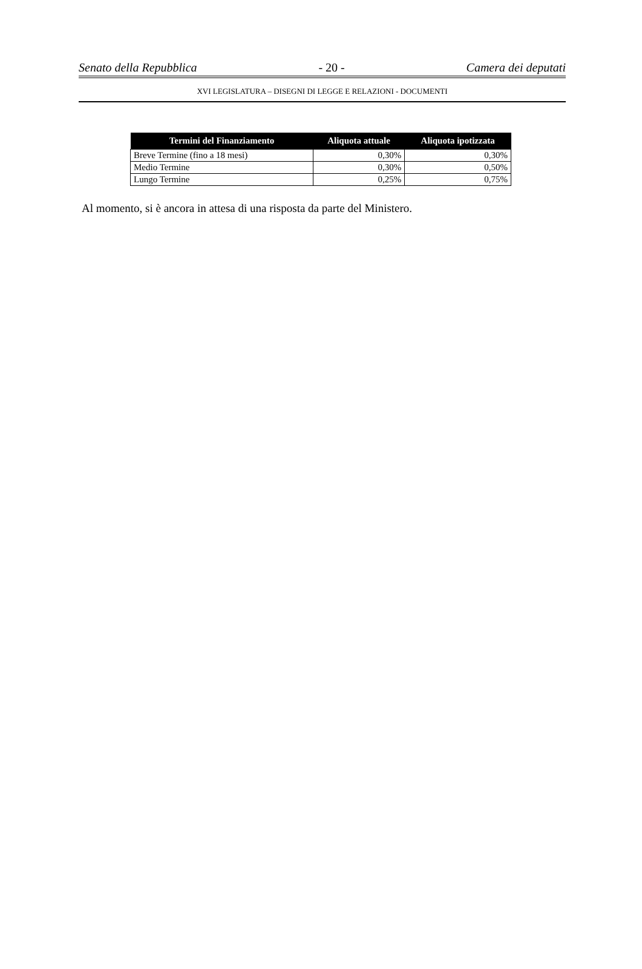Senato della Repubblica - 20 - Camera dei deputati
XVI LEGISLATURA – DISEGNI DI LEGGE E RELAZIONI - DOCUMENTI
| Termini del Finanziamento | Aliquota attuale | Aliquota ipotizzata |
| --- | --- | --- |
| Breve Termine (fino a 18 mesi) | 0,30% | 0,30% |
| Medio Termine | 0,30% | 0,50% |
| Lungo Termine | 0,25% | 0,75% |
Al momento, si è ancora in attesa di una risposta da parte del Ministero.